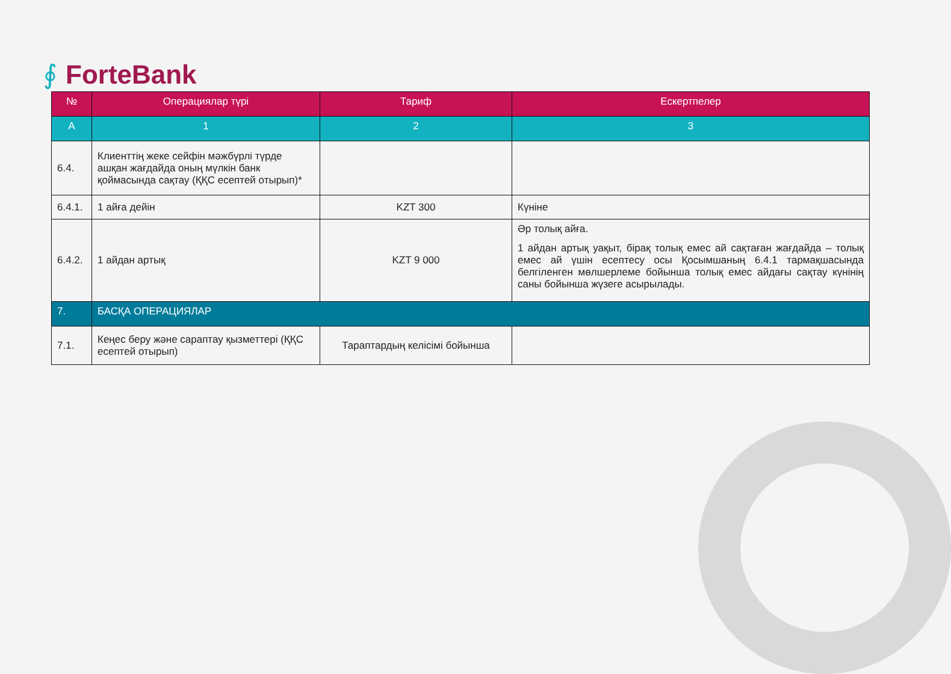∮ ForteBank
| № | Операциялар түрі | Тариф | Ескертпелер |
| --- | --- | --- | --- |
| A | 1 | 2 | 3 |
| 6.4. | Клиенттің жеке сейфін мәжбүрлі түрде ашқан жағдайда оның мүлкін банк қоймасында сақтау (ҚҚС есептей отырып)* | | |
| 6.4.1. | 1 айға дейін | KZT 300 | Күніне |
| 6.4.2. | 1 айдан артық | KZT 9 000 | Әр толық айға. 1 айдан артық уақыт, бірақ толық емес ай сақтаған жағдайда – толық емес ай үшін есептесу осы Қосымшаның 6.4.1 тармақшасында белгіленген мөлшерлеме бойынша толық емес айдағы сақтау күнінің саны бойынша жүзеге асырылады. |
| 7. | БАСҚА ОПЕРАЦИЯЛАР | | |
| 7.1. | Кеңес беру және сараптау қызметтері (ҚҚС есептей отырып) | Тараптардың келісімі бойынша | |